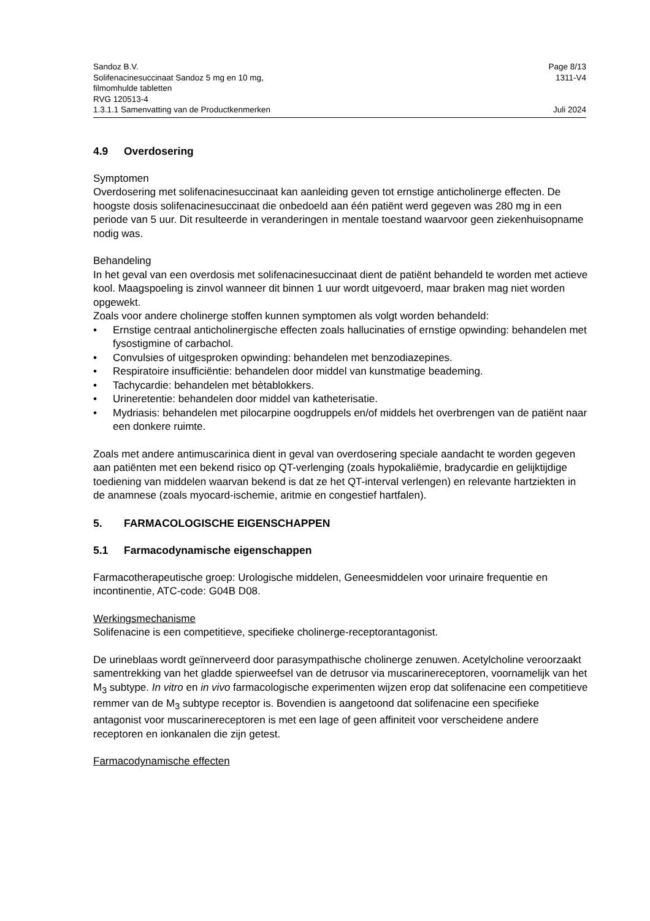Sandoz B.V. Page 8/13
Solifenacinesuccinaat Sandoz 5 mg en 10 mg,
filmomhulde tabletten
RVG 120513-4 1311-V4
1.3.1.1 Samenvatting van de Productkenmerken Juli 2024
4.9 Overdosering
Symptomen
Overdosering met solifenacinesuccinaat kan aanleiding geven tot ernstige anticholinerge effecten. De hoogste dosis solifenacinesuccinaat die onbedoeld aan één patiënt werd gegeven was 280 mg in een periode van 5 uur. Dit resulteerde in veranderingen in mentale toestand waarvoor geen ziekenhuisopname nodig was.
Behandeling
In het geval van een overdosis met solifenacinesuccinaat dient de patiënt behandeld te worden met actieve kool. Maagspoeling is zinvol wanneer dit binnen 1 uur wordt uitgevoerd, maar braken mag niet worden opgewekt.
Zoals voor andere cholinerge stoffen kunnen symptomen als volgt worden behandeld:
• Ernstige centraal anticholinergische effecten zoals hallucinaties of ernstige opwinding: behandelen met fysostigmine of carbachol.
• Convulsies of uitgesproken opwinding: behandelen met benzodiazepines.
• Respiratoire insufficiëntie: behandelen door middel van kunstmatige beademing.
• Tachycardie: behandelen met bètablokkers.
• Urineretentie: behandelen door middel van katheterisatie.
• Mydriasis: behandelen met pilocarpine oogdruppels en/of middels het overbrengen van de patiënt naar een donkere ruimte.
Zoals met andere antimuscarinica dient in geval van overdosering speciale aandacht te worden gegeven aan patiënten met een bekend risico op QT-verlenging (zoals hypokaliëmie, bradycardie en gelijktijdige toediening van middelen waarvan bekend is dat ze het QT-interval verlengen) en relevante hartziekten in de anamnese (zoals myocard-ischemie, aritmie en congestief hartfalen).
5. FARMACOLOGISCHE EIGENSCHAPPEN
5.1 Farmacodynamische eigenschappen
Farmacotherapeutische groep: Urologische middelen, Geneesmiddelen voor urinaire frequentie en incontinentie, ATC-code: G04B D08.
Werkingsmechanisme
Solifenacine is een competitieve, specifieke cholinerge-receptorantagonist.
De urineblaas wordt geïnnerveerd door parasympathische cholinerge zenuwen. Acetylcholine veroorzaakt samentrekking van het gladde spierweefsel van de detrusor via muscarinereceptoren, voornamelijk van het M<sub>3</sub> subtype. In vitro en in vivo farmacologische experimenten wijzen erop dat solifenacine een competitieve remmer van de M<sub>3</sub> subtype receptor is. Bovendien is aangetoond dat solifenacine een specifieke antagonist voor muscarinereceptoren is met een lage of geen affiniteit voor verscheidene andere receptoren en ionkanalen die zijn getest.
Farmacodynamische effecten